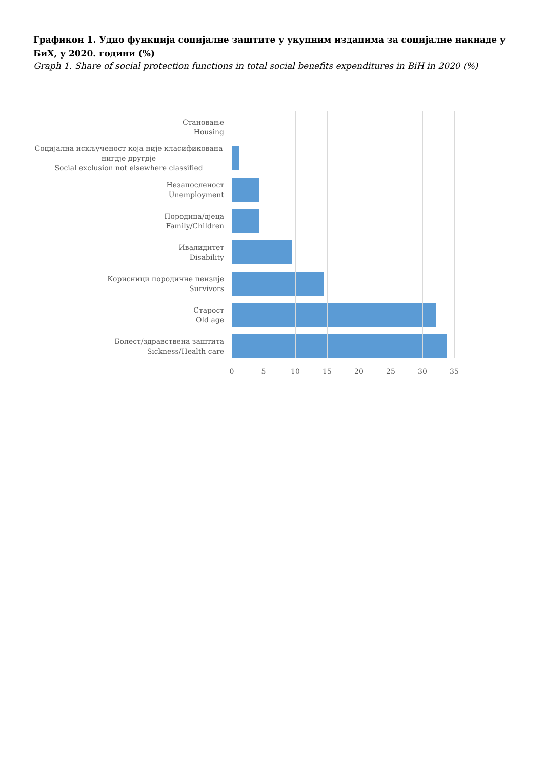Графикон 1. Удио функција социјалне заштите у укупним издацима за социјалне накнаде у БиХ, у 2020. години (%)
Graph 1. Share of social protection functions in total social benefits expenditures in BiH in 2020 (%)
Становање
Housing
Социјална искљученост која није класификована нигдје другдје
Social exclusion not elsewhere classified
Незапосленост
Unemployment
Породица/дјеца
Family/Children
Ивалидитет
Disability
Корисници породичне пензије
Survivors
Старост
Old age
Болест/здравствена заштита
Sickness/Health care
0 5 10 15 20 25 30 35